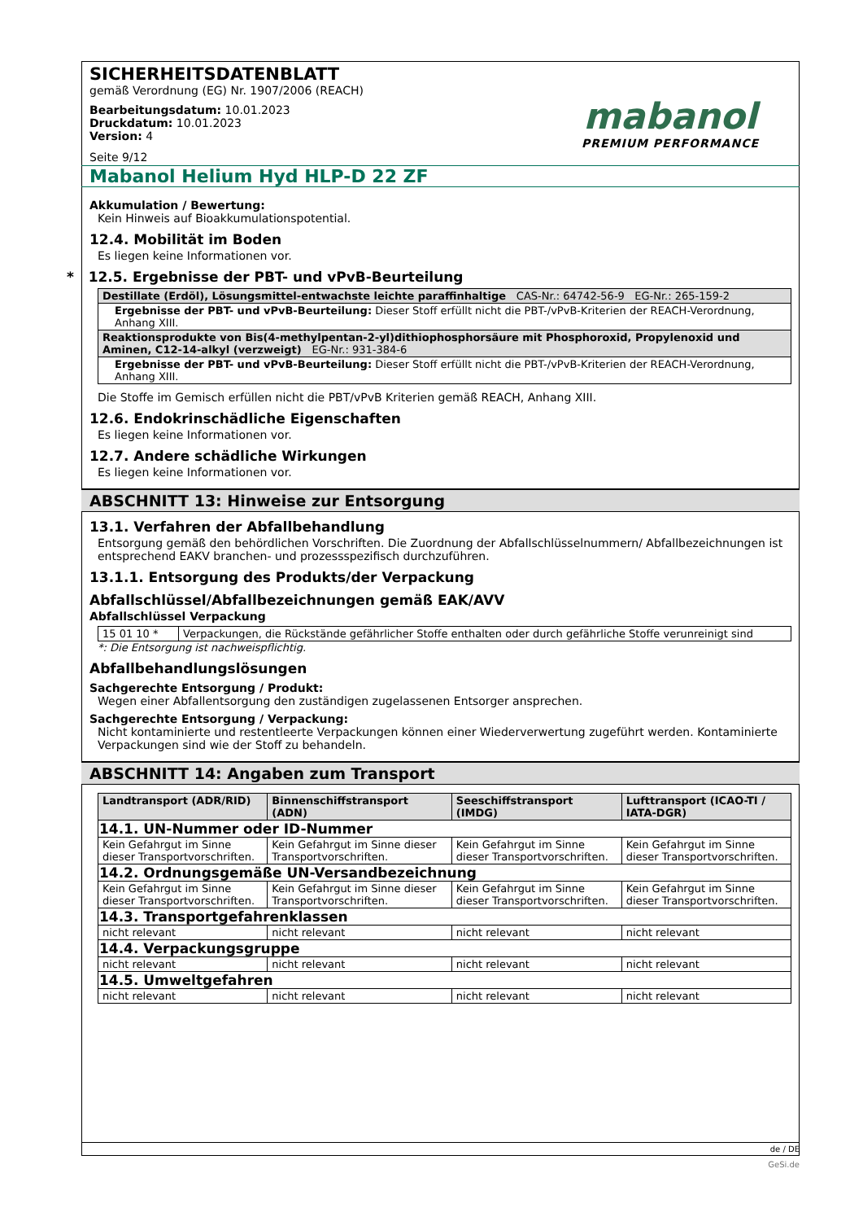SICHERHEITSDATENBLATT
gemäß Verordnung (EG) Nr. 1907/2006 (REACH)
Bearbeitungsdatum: 10.01.2023
Druckdatum: 10.01.2023
Version: 4
Seite 9/12
mabanol
PREMIUM PERFORMANCE
Mabanol Helium Hyd HLP-D 22 ZF
Akkumulation / Bewertung:
Kein Hinweis auf Bioakkumulationspotential.
12.4. Mobilität im Boden
Es liegen keine Informationen vor.
* 12.5. Ergebnisse der PBT- und vPvB-Beurteilung
| Destillate (Erdöl), Lösungsmittel-entwachste leichte paraffinhaltige CAS-Nr.: 64742-56-9 EG-Nr.: 265-159-2 |
| Ergebnisse der PBT- und vPvB-Beurteilung: Dieser Stoff erfüllt nicht die PBT-/vPvB-Kriterien der REACH-Verordnung, Anhang XIII. |
| Reaktionsprodukte von Bis(4-methylpentan-2-yl)dithiophosphorsäure mit Phosphoroxid, Propylenoxid und Aminen, C12-14-alkyl (verzweigt) EG-Nr.: 931-384-6 |
| Ergebnisse der PBT- und vPvB-Beurteilung: Dieser Stoff erfüllt nicht die PBT-/vPvB-Kriterien der REACH-Verordnung, Anhang XIII. |
Die Stoffe im Gemisch erfüllen nicht die PBT/vPvB Kriterien gemäß REACH, Anhang XIII.
12.6. Endokrinschädliche Eigenschaften
Es liegen keine Informationen vor.
12.7. Andere schädliche Wirkungen
Es liegen keine Informationen vor.
ABSCHNITT 13: Hinweise zur Entsorgung
13.1. Verfahren der Abfallbehandlung
Entsorgung gemäß den behördlichen Vorschriften. Die Zuordnung der Abfallschlüsselnummern/ Abfallbezeichnungen ist entsprechend EAKV branchen- und prozessspezifisch durchzuführen.
13.1.1. Entsorgung des Produkts/der Verpackung
Abfallschlüssel/Abfallbezeichnungen gemäß EAK/AVV
Abfallschlüssel Verpackung
| 15 01 10 * | Verpackungen, die Rückstände gefährlicher Stoffe enthalten oder durch gefährliche Stoffe verunreinigt sind |
*: Die Entsorgung ist nachweispflichtig.
Abfallbehandlungslösungen
Sachgerechte Entsorgung / Produkt:
Wegen einer Abfallentsorgung den zuständigen zugelassenen Entsorger ansprechen.
Sachgerechte Entsorgung / Verpackung:
Nicht kontaminierte und restentleerte Verpackungen können einer Wiederverwertung zugeführt werden. Kontaminierte Verpackungen sind wie der Stoff zu behandeln.
ABSCHNITT 14: Angaben zum Transport
| Landtransport (ADR/RID) | Binnenschiffstransport (ADN) | Seeschiffstransport (IMDG) | Lufttransport (ICAO-TI / IATA-DGR) |
| --- | --- | --- | --- |
| 14.1. UN-Nummer oder ID-Nummer | | | |
| Kein Gefahrgut im Sinne dieser Transportvorschriften. | Kein Gefahrgut im Sinne dieser Transportvorschriften. | Kein Gefahrgut im Sinne dieser Transportvorschriften. | Kein Gefahrgut im Sinne dieser Transportvorschriften. |
| 14.2. Ordnungsgemäße UN-Versandbezeichnung | | | |
| Kein Gefahrgut im Sinne dieser Transportvorschriften. | Kein Gefahrgut im Sinne dieser Transportvorschriften. | Kein Gefahrgut im Sinne dieser Transportvorschriften. | Kein Gefahrgut im Sinne dieser Transportvorschriften. |
| 14.3. Transportgefahrenklassen | | | |
| nicht relevant | nicht relevant | nicht relevant | nicht relevant |
| 14.4. Verpackungsgruppe | | | |
| nicht relevant | nicht relevant | nicht relevant | nicht relevant |
| 14.5. Umweltgefahren | | | |
| nicht relevant | nicht relevant | nicht relevant | nicht relevant |
de / DE
GeSi.de